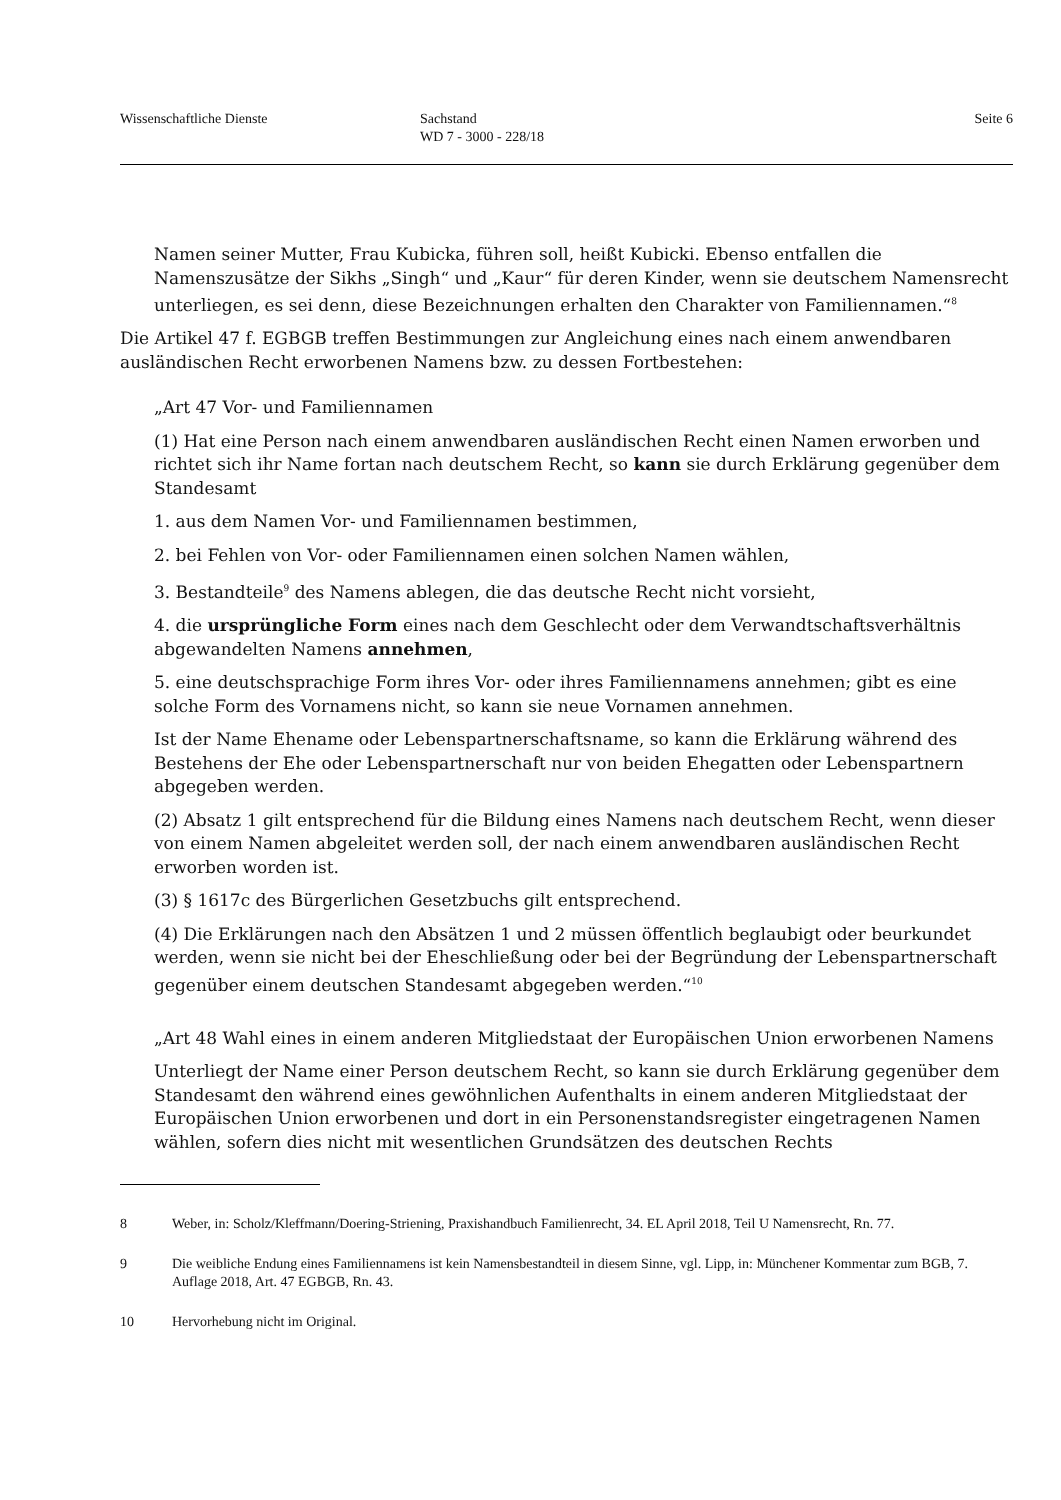Wissenschaftliche Dienste Sachstand
WD 7 - 3000 - 228/18
Seite 6
Namen seiner Mutter, Frau Kubicka, führen soll, heißt Kubicki. Ebenso entfallen die Namenszusätze der Sikhs „Singh“ und „Kaur“ für deren Kinder, wenn sie deutschem Namensrecht unterliegen, es sei denn, diese Bezeichnungen erhalten den Charakter von Familiennamen.“<sup>8</sup>
Die Artikel 47 f. EGBGB treffen Bestimmungen zur Angleichung eines nach einem anwendbaren ausländischen Recht erworbenen Namens bzw. zu dessen Fortbestehen:
„Art 47 Vor- und Familiennamen
(1) Hat eine Person nach einem anwendbaren ausländischen Recht einen Namen erworben und richtet sich ihr Name fortan nach deutschem Recht, so kann sie durch Erklärung gegenüber dem Standesamt
1. aus dem Namen Vor- und Familiennamen bestimmen,
2. bei Fehlen von Vor- oder Familiennamen einen solchen Namen wählen,
3. Bestandteile<sup>9</sup> des Namens ablegen, die das deutsche Recht nicht vorsieht,
4. die ursprüngliche Form eines nach dem Geschlecht oder dem Verwandtschaftsverhältnis abgewandelten Namens annehmen,
5. eine deutschsprachige Form ihres Vor- oder ihres Familiennamens annehmen; gibt es eine solche Form des Vornamens nicht, so kann sie neue Vornamen annehmen.
Ist der Name Ehename oder Lebenspartnerschaftsname, so kann die Erklärung während des Bestehens der Ehe oder Lebenspartnerschaft nur von beiden Ehegatten oder Lebenspartnern abgegeben werden.
(2) Absatz 1 gilt entsprechend für die Bildung eines Namens nach deutschem Recht, wenn dieser von einem Namen abgeleitet werden soll, der nach einem anwendbaren ausländischen Recht erworben worden ist.
(3) § 1617c des Bürgerlichen Gesetzbuchs gilt entsprechend.
(4) Die Erklärungen nach den Absätzen 1 und 2 müssen öffentlich beglaubigt oder beurkundet werden, wenn sie nicht bei der Eheschließung oder bei der Begründung der Lebenspartnerschaft gegenüber einem deutschen Standesamt abgegeben werden.“<sup>10</sup>
„Art 48 Wahl eines in einem anderen Mitgliedstaat der Europäischen Union erworbenen Namens
Unterliegt der Name einer Person deutschem Recht, so kann sie durch Erklärung gegenüber dem Standesamt den während eines gewöhnlichen Aufenthalts in einem anderen Mitgliedstaat der Europäischen Union erworbenen und dort in ein Personenstandsregister eingetragenen Namen wählen, sofern dies nicht mit wesentlichen Grundsätzen des deutschen Rechts
8 Weber, in: Scholz/Kleffmann/Doering-Striening, Praxishandbuch Familienrecht, 34. EL April 2018, Teil U Namensrecht, Rn. 77.
9 Die weibliche Endung eines Familiennamens ist kein Namensbestandteil in diesem Sinne, vgl. Lipp, in: Münchener Kommentar zum BGB, 7. Auflage 2018, Art. 47 EGBGB, Rn. 43.
10 Hervorhebung nicht im Original.